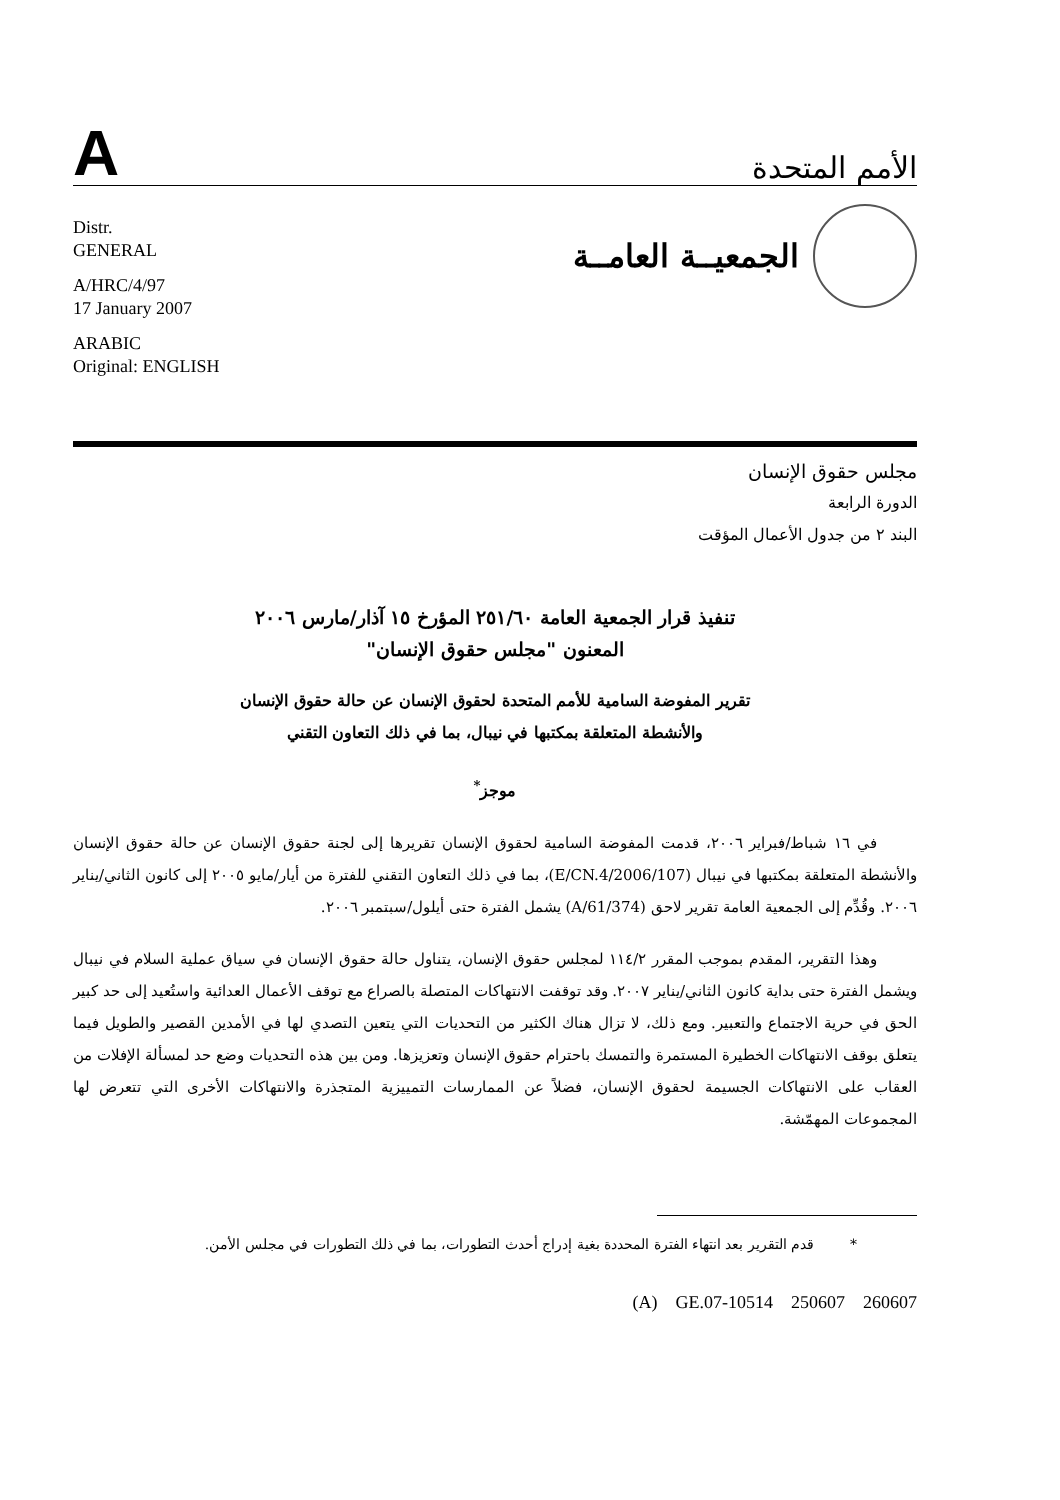A
الأمم المتحدة
Distr.
GENERAL
A/HRC/4/97
17 January 2007
ARABIC
Original: ENGLISH
الجمعيــة العامــة
مجلس حقوق الإنسان
الدورة الرابعة
البند ٢ من جدول الأعمال المؤقت
تنفيذ قرار الجمعية العامة ٢٥١/٦٠ المؤرخ ١٥ آذار/مارس ٢٠٠٦
المعنون "مجلس حقوق الإنسان"
تقرير المفوضة السامية للأمم المتحدة لحقوق الإنسان عن حالة حقوق الإنسان
والأنشطة المتعلقة بمكتبها في نيبال، بما في ذلك التعاون التقني
موجز<sup>*</sup>
في ١٦ شباط/فبراير ٢٠٠٦، قدمت المفوضة السامية لحقوق الإنسان تقريرها إلى لجنة حقوق الإنسان عن حالة حقوق الإنسان والأنشطة المتعلقة بمكتبها في نيبال (E/CN.4/2006/107)، بما في ذلك التعاون التقني للفترة من أيار/مايو ٢٠٠٥ إلى كانون الثاني/يناير ٢٠٠٦. وقُدِّم إلى الجمعية العامة تقرير لاحق (A/61/374) يشمل الفترة حتى أيلول/سبتمبر ٢٠٠٦.
وهذا التقرير، المقدم بموجب المقرر ١١٤/٢ لمجلس حقوق الإنسان، يتناول حالة حقوق الإنسان في سياق عملية السلام في نيبال ويشمل الفترة حتى بداية كانون الثاني/يناير ٢٠٠٧. وقد توقفت الانتهاكات المتصلة بالصراع مع توقف الأعمال العدائية واستُعيد إلى حد كبير الحق في حرية الاجتماع والتعبير. ومع ذلك، لا تزال هناك الكثير من التحديات التي يتعين التصدي لها في الأمدين القصير والطويل فيما يتعلق بوقف الانتهاكات الخطيرة المستمرة والتمسك باحترام حقوق الإنسان وتعزيزها. ومن بين هذه التحديات وضع حد لمسألة الإفلات من العقاب على الانتهاكات الجسيمة لحقوق الإنسان، فضلاً عن الممارسات التمييزية المتجذرة والانتهاكات الأخرى التي تتعرض لها المجموعات المهمّشة.
* قدم التقرير بعد انتهاء الفترة المحددة بغية إدراج أحدث التطورات، بما في ذلك التطورات في مجلس الأمن.
(A) GE.07-10514 250607 260607